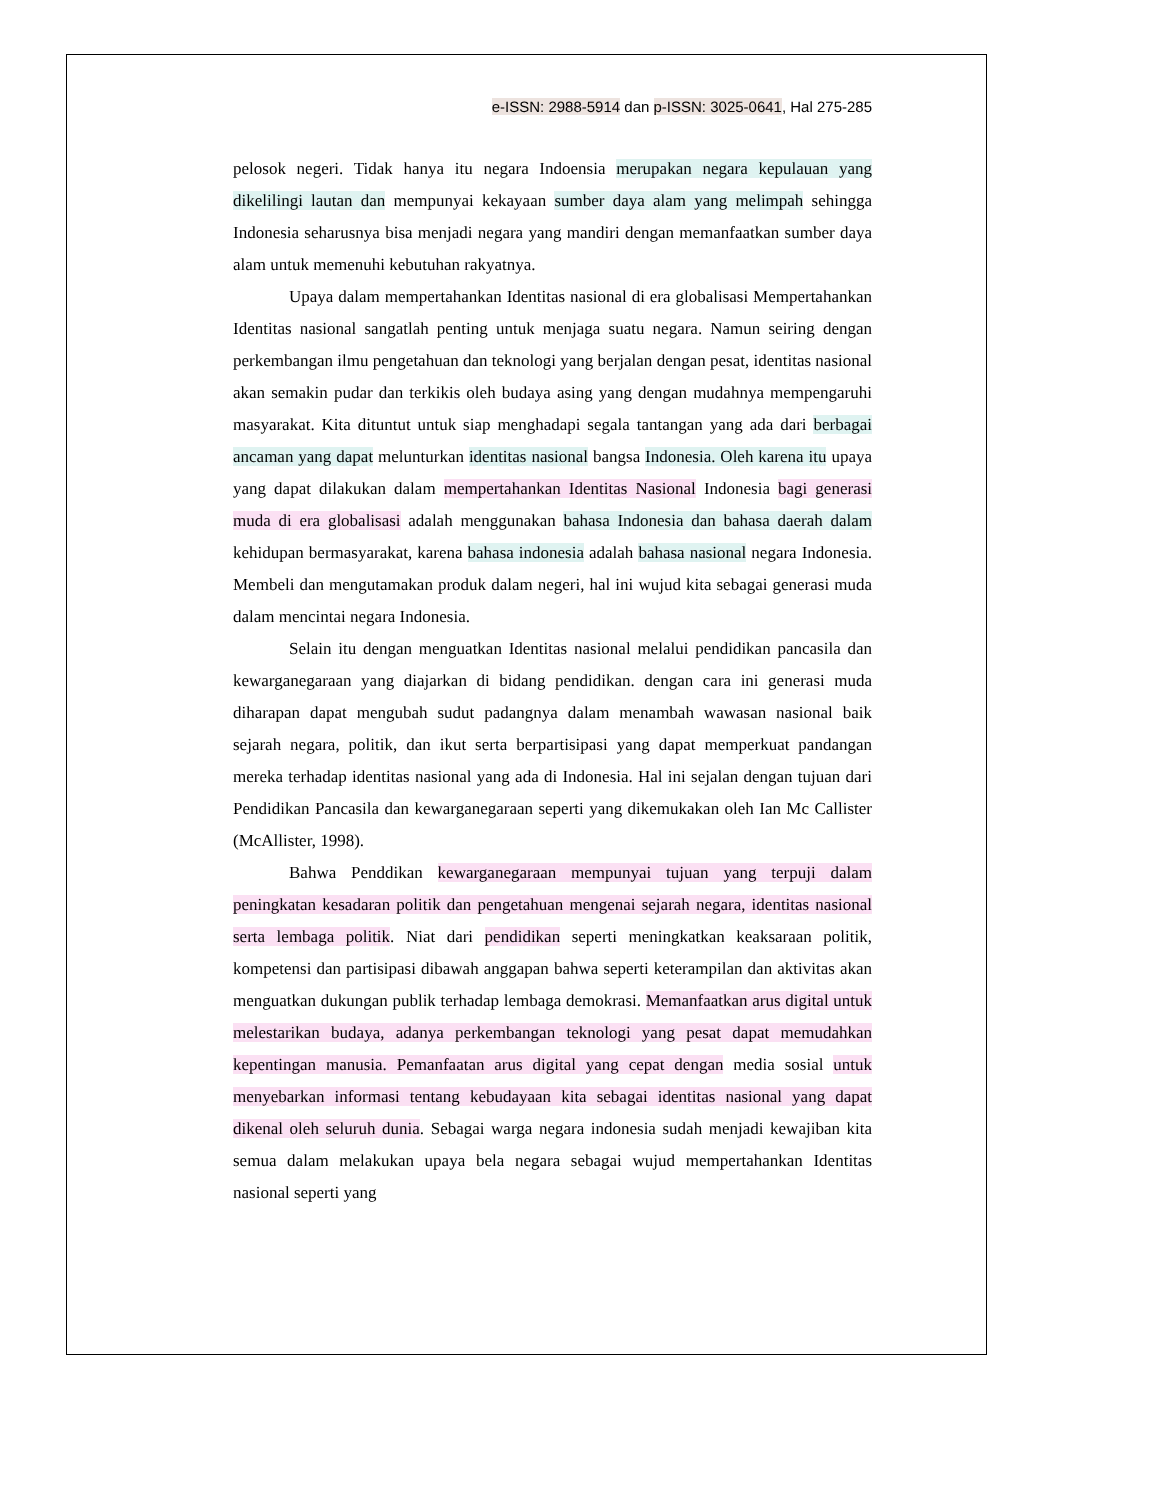e-ISSN: 2988-5914 dan p-ISSN: 3025-0641, Hal 275-285
pelosok negeri. Tidak hanya itu negara Indoensia merupakan negara kepulauan yang dikelilingi lautan dan mempunyai kekayaan sumber daya alam yang melimpah sehingga Indonesia seharusnya bisa menjadi negara yang mandiri dengan memanfaatkan sumber daya alam untuk memenuhi kebutuhan rakyatnya.
Upaya dalam mempertahankan Identitas nasional di era globalisasi Mempertahankan Identitas nasional sangatlah penting untuk menjaga suatu negara. Namun seiring dengan perkembangan ilmu pengetahuan dan teknologi yang berjalan dengan pesat, identitas nasional akan semakin pudar dan terkikis oleh budaya asing yang dengan mudahnya mempengaruhi masyarakat. Kita dituntut untuk siap menghadapi segala tantangan yang ada dari berbagai ancaman yang dapat melunturkan identitas nasional bangsa Indonesia. Oleh karena itu upaya yang dapat dilakukan dalam mempertahankan Identitas Nasional Indonesia bagi generasi muda di era globalisasi adalah menggunakan bahasa Indonesia dan bahasa daerah dalam kehidupan bermasyarakat, karena bahasa indonesia adalah bahasa nasional negara Indonesia. Membeli dan mengutamakan produk dalam negeri, hal ini wujud kita sebagai generasi muda dalam mencintai negara Indonesia.
Selain itu dengan menguatkan Identitas nasional melalui pendidikan pancasila dan kewarganegaraan yang diajarkan di bidang pendidikan. dengan cara ini generasi muda diharapan dapat mengubah sudut padangnya dalam menambah wawasan nasional baik sejarah negara, politik, dan ikut serta berpartisipasi yang dapat memperkuat pandangan mereka terhadap identitas nasional yang ada di Indonesia. Hal ini sejalan dengan tujuan dari Pendidikan Pancasila dan kewarganegaraan seperti yang dikemukakan oleh Ian Mc Callister (McAllister, 1998).
Bahwa Penddikan kewarganegaraan mempunyai tujuan yang terpuji dalam peningkatan kesadaran politik dan pengetahuan mengenai sejarah negara, identitas nasional serta lembaga politik. Niat dari pendidikan seperti meningkatkan keaksaraan politik, kompetensi dan partisipasi dibawah anggapan bahwa seperti keterampilan dan aktivitas akan menguatkan dukungan publik terhadap lembaga demokrasi. Memanfaatkan arus digital untuk melestarikan budaya, adanya perkembangan teknologi yang pesat dapat memudahkan kepentingan manusia. Pemanfaatan arus digital yang cepat dengan media sosial untuk menyebarkan informasi tentang kebudayaan kita sebagai identitas nasional yang dapat dikenal oleh seluruh dunia. Sebagai warga negara indonesia sudah menjadi kewajiban kita semua dalam melakukan upaya bela negara sebagai wujud mempertahankan Identitas nasional seperti yang